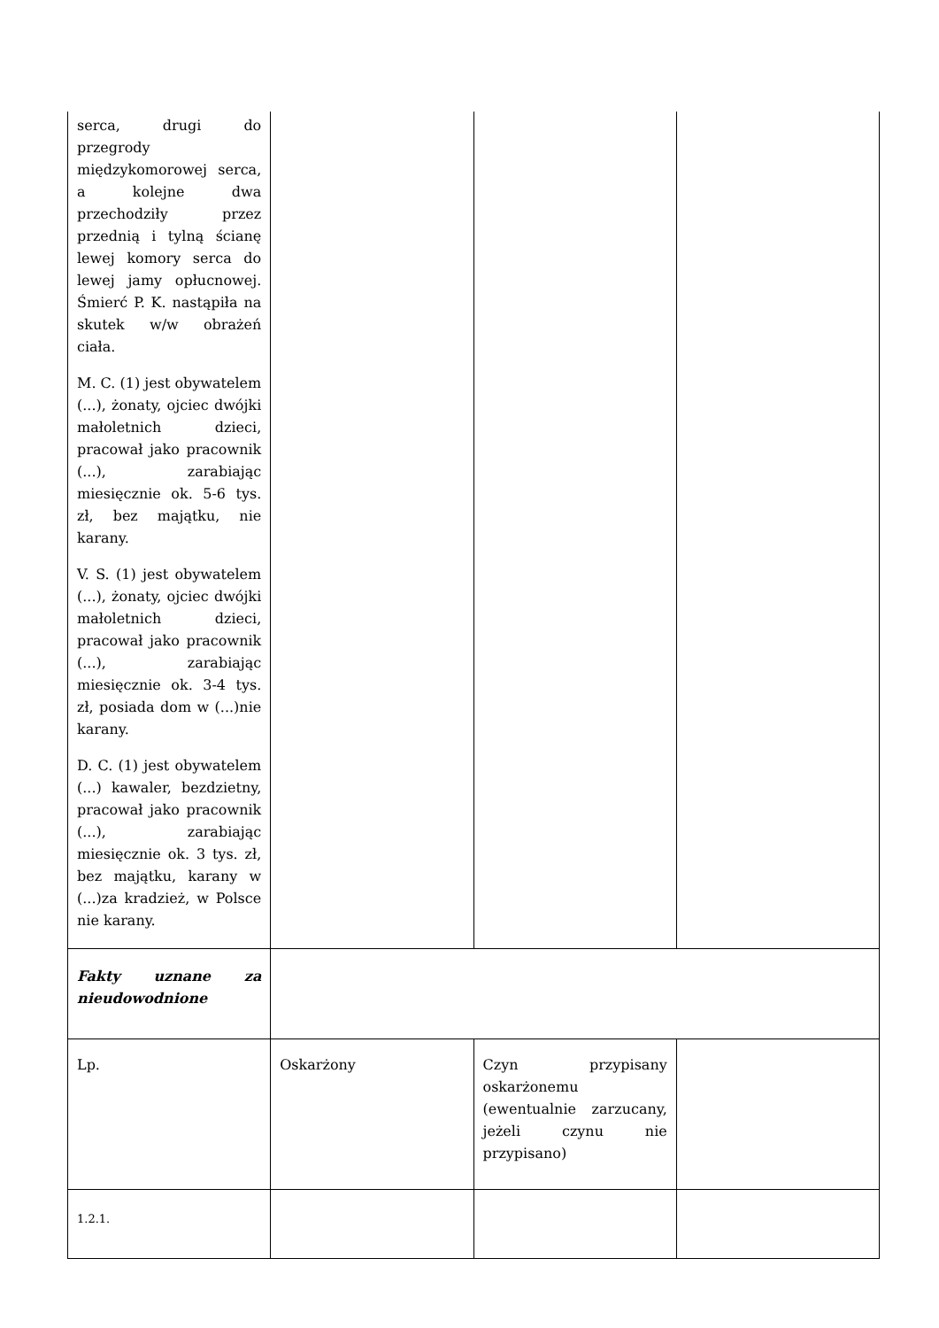| serca, drugi do przegrody międzykomorowej serca, a kolejne dwa przechodziły przez przednią i tylną ścianę lewej komory serca do lewej jamy opłucnowej. Śmierć P. K. nastąpiła na skutek w/w obrażeń ciała. M. C. (1) jest obywatelem (...), żonaty, ojciec dwójki małoletnich dzieci, pracował jako pracownik (...), zarabiając miesięcznie ok. 5-6 tys. zł, bez majątku, nie karany. V. S. (1) jest obywatelem (...), żonaty, ojciec dwójki małoletnich dzieci, pracował jako pracownik (...), zarabiając miesięcznie ok. 3-4 tys. zł, posiada dom w (...)nie karany. D. C. (1) jest obywatelem (...) kawaler, bezdzietny, pracował jako pracownik (...), zarabiając miesięcznie ok. 3 tys. zł, bez majątku, karany w (...)za kradzież, w Polsce nie karany. | | | |
| Fakty uznane za nieudowodnione | | | |
| Lp. | Oskarżony | Czyn przypisany oskarżonemu (ewentualnie zarzucany, jeżeli czynu nie przypisano) | |
| 1.2.1. | | | |